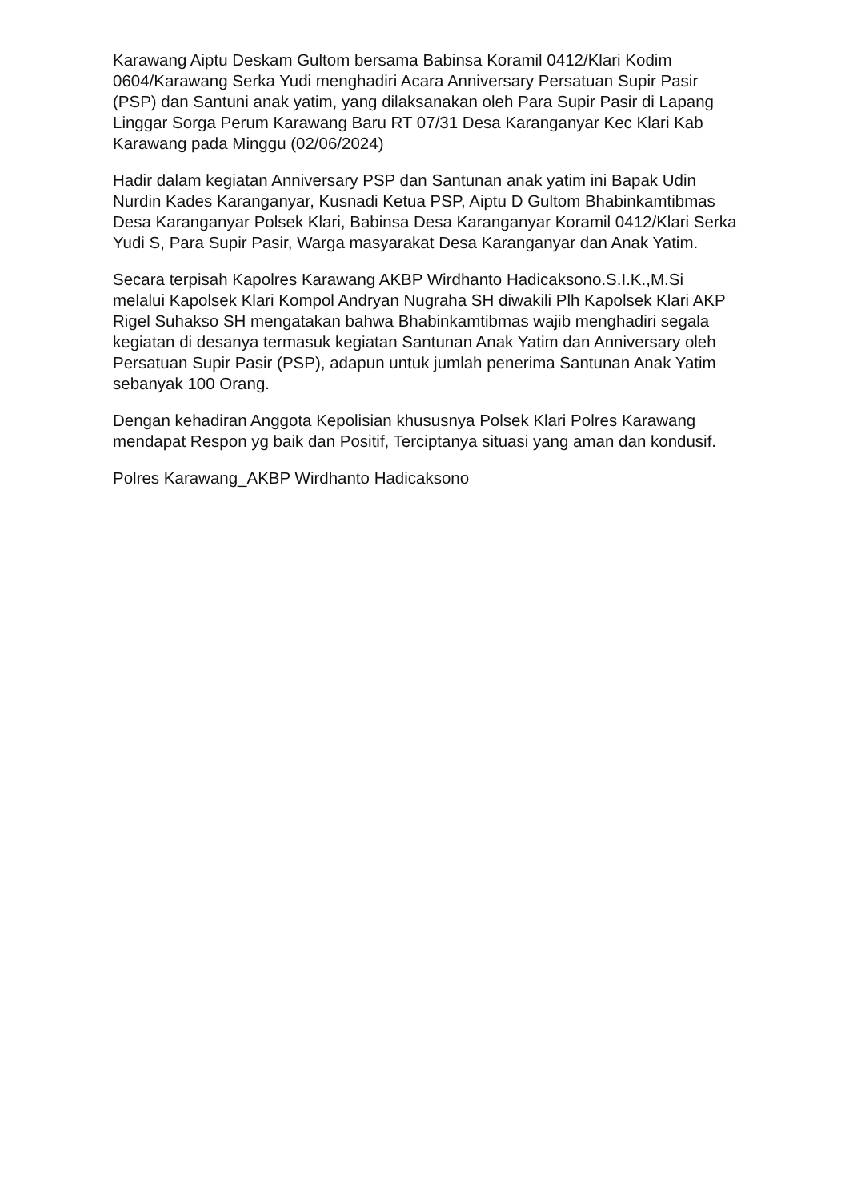Karawang Aiptu Deskam Gultom bersama Babinsa Koramil 0412/Klari Kodim 0604/Karawang Serka Yudi menghadiri Acara Anniversary Persatuan Supir Pasir (PSP) dan Santuni anak yatim, yang dilaksanakan oleh Para Supir Pasir di Lapang Linggar Sorga Perum Karawang Baru RT 07/31 Desa Karanganyar Kec Klari Kab Karawang pada Minggu (02/06/2024)
Hadir dalam kegiatan Anniversary PSP dan Santunan anak yatim ini Bapak Udin Nurdin Kades Karanganyar, Kusnadi Ketua PSP, Aiptu D Gultom Bhabinkamtibmas Desa Karanganyar Polsek Klari, Babinsa Desa Karanganyar Koramil 0412/Klari Serka Yudi S, Para Supir Pasir, Warga masyarakat Desa Karanganyar dan Anak Yatim.
Secara terpisah Kapolres Karawang AKBP Wirdhanto Hadicaksono.S.I.K.,M.Si melalui Kapolsek Klari Kompol Andryan Nugraha SH diwakili Plh Kapolsek Klari AKP Rigel Suhakso SH mengatakan bahwa Bhabinkamtibmas wajib menghadiri segala kegiatan di desanya termasuk kegiatan Santunan Anak Yatim dan Anniversary oleh Persatuan Supir Pasir (PSP), adapun untuk jumlah penerima Santunan Anak Yatim sebanyak 100 Orang.
Dengan kehadiran Anggota Kepolisian khususnya Polsek Klari Polres Karawang mendapat Respon yg baik dan Positif, Terciptanya situasi yang aman dan kondusif.
Polres Karawang_AKBP Wirdhanto Hadicaksono